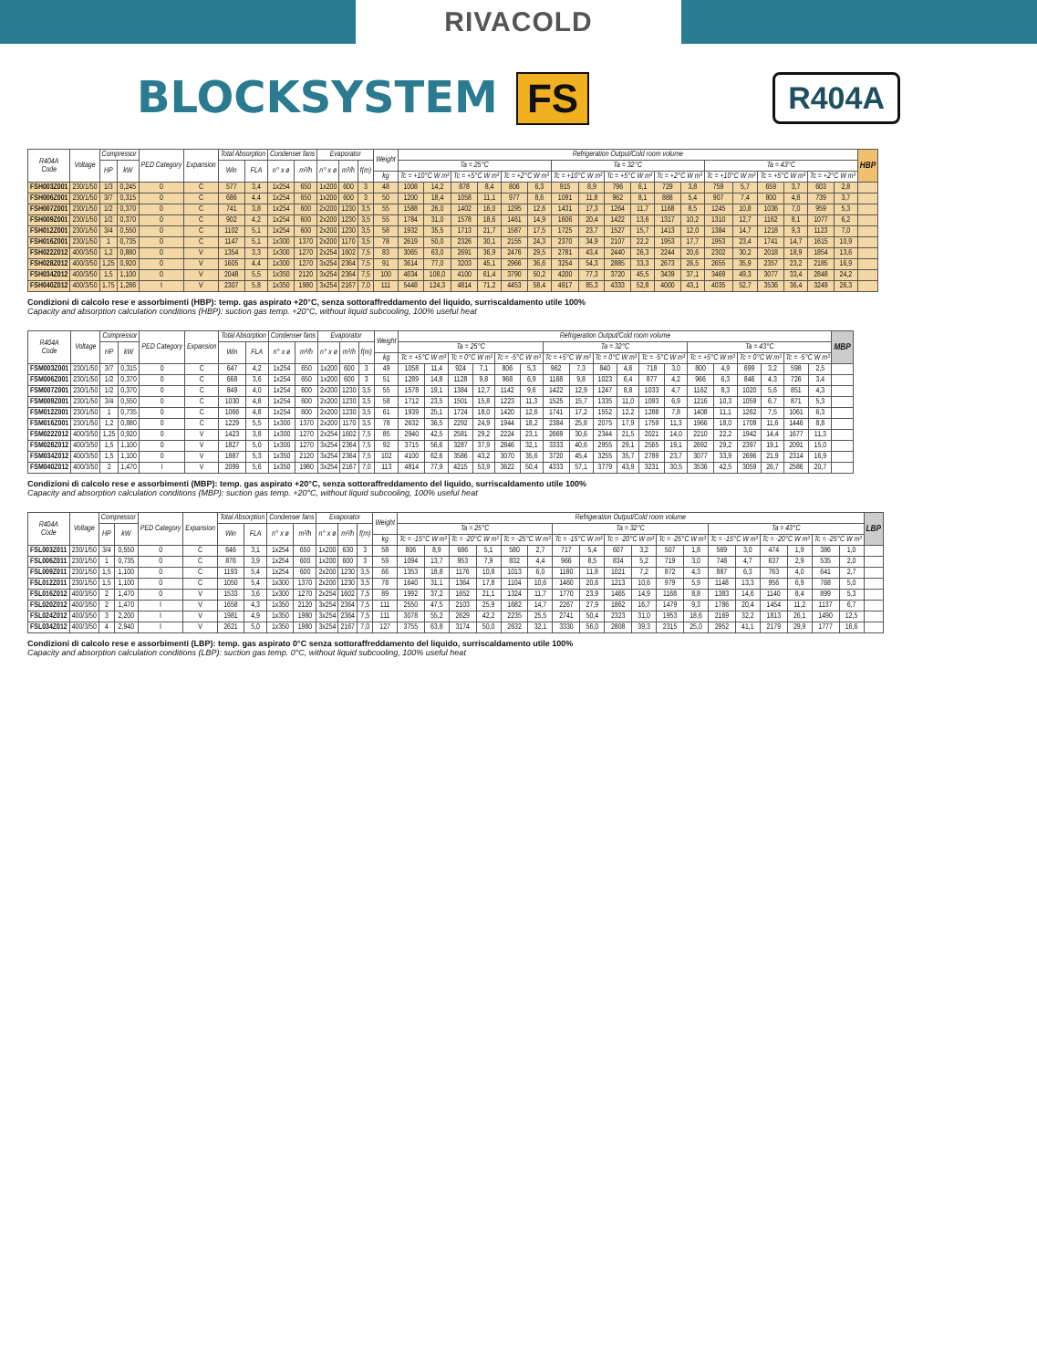RIVACOLD
BLOCKSYSTEM FS
R404A
| R404A Code | Voltage | Compressor | | PED Category | Expansion | Total Absorption | | Condenser fans | | Evaporator | | | Weight | Refrigeration Output/Cold room volume | | | | | | | | | | | | | | | | | | HBP |
| --- | --- | --- | --- | --- | --- | --- | --- | --- | --- | --- | --- | --- | --- | --- | --- | --- | --- | --- | --- | --- | --- | --- | --- | --- | --- | --- | --- | --- | --- | --- | --- | --- |
| | | HP | kW | | | Win | FLA | n° x ø | m³/h | n° x ø | m³/h | f(m) | | Ta = 25°C | | | | | | Ta = 32°C | | | | | | Ta = 43°C | | | | | | |
| | | | | | | | | | | | | | kg | Tc = +10°C W m³ | | Tc = +5°C W m³ | | Tc = +2°C W m³ | | Tc = +10°C W m³ | | Tc = +5°C W m³ | | Tc = +2°C W m³ | | Tc = +10°C W m³ | | Tc = +5°C W m³ | | Tc = +2°C W m³ | | |
| FSH003Z001 | 230/1/50 | 1/3 | 0,245 | 0 | C | 577 | 3,4 | 1x254 | 650 | 1x200 | 600 | 3 | 48 | 1008 | 14,2 | 878 | 8,4 | 806 | 6,3 | 915 | 8,9 | 796 | 6,1 | 729 | 3,8 | 759 | 5,7 | 659 | 3,7 | 603 | 2,8 | |
| FSH006Z001 | 230/1/50 | 3/7 | 0,315 | 0 | C | 686 | 4,4 | 1x254 | 650 | 1x200 | 600 | 3 | 50 | 1200 | 18,4 | 1058 | 11,1 | 977 | 8,6 | 1091 | 11,8 | 962 | 8,1 | 888 | 5,4 | 907 | 7,4 | 800 | 4,8 | 739 | 3,7 | |
| FSH007Z001 | 230/1/50 | 1/2 | 0,370 | 0 | C | 741 | 3,8 | 1x254 | 600 | 2x200 | 1230 | 3,5 | 55 | 1588 | 26,0 | 1402 | 16,0 | 1295 | 12,6 | 1431 | 17,3 | 1264 | 11,7 | 1168 | 8,5 | 1245 | 10,8 | 1036 | 7,0 | 959 | 5,3 | |
| FSH009Z001 | 230/1/50 | 1/2 | 0,370 | 0 | C | 902 | 4,2 | 1x254 | 600 | 2x200 | 1230 | 3,5 | 55 | 1784 | 31,0 | 1578 | 18,6 | 1461 | 14,9 | 1606 | 20,4 | 1422 | 13,6 | 1317 | 10,2 | 1310 | 12,7 | 1162 | 8,1 | 1077 | 6,2 | |
| FSH012Z001 | 230/1/50 | 3/4 | 0,550 | 0 | C | 1102 | 5,1 | 1x254 | 600 | 2x200 | 1230 | 3,5 | 58 | 1932 | 35,5 | 1713 | 21,7 | 1587 | 17,5 | 1725 | 23,7 | 1527 | 15,7 | 1413 | 12,0 | 1384 | 14,7 | 1218 | 9,3 | 1123 | 7,0 | |
| FSH016Z001 | 230/1/50 | 1 | 0,735 | 0 | C | 1147 | 5,1 | 1x300 | 1370 | 2x200 | 1170 | 3,5 | 78 | 2619 | 50,0 | 2326 | 30,1 | 2155 | 24,3 | 2370 | 34,9 | 2107 | 22,2 | 1953 | 17,7 | 1953 | 23,4 | 1741 | 14,7 | 1615 | 10,9 | |
| FSH022Z012 | 400/3/50 | 1,2 | 0,880 | 0 | V | 1354 | 3,3 | 1x300 | 1270 | 2x254 | 1602 | 7,5 | 83 | 3065 | 63,0 | 2691 | 36,9 | 2476 | 29,5 | 2781 | 43,4 | 2440 | 26,3 | 2244 | 20,6 | 2302 | 30,2 | 2018 | 18,9 | 1854 | 13,6 | |
| FSH028Z012 | 400/3/50 | 1,25 | 0,920 | 0 | V | 1605 | 4,4 | 1x300 | 1270 | 3x254 | 2364 | 7,5 | 91 | 3614 | 77,0 | 3203 | 45,1 | 2966 | 36,6 | 3254 | 54,3 | 2885 | 33,3 | 2673 | 26,5 | 2655 | 35,9 | 2357 | 23,2 | 2185 | 16,9 | |
| FSH034Z012 | 400/3/50 | 1,5 | 1,100 | 0 | V | 2048 | 5,5 | 1x350 | 2120 | 3x254 | 2364 | 7,5 | 100 | 4634 | 108,0 | 4100 | 61,4 | 3790 | 50,2 | 4200 | 77,3 | 3720 | 45,5 | 3439 | 37,1 | 3469 | 49,3 | 3077 | 33,4 | 2848 | 24,2 | |
| FSH040Z012 | 400/3/50 | 1,75 | 1,286 | I | V | 2307 | 5,8 | 1x350 | 1980 | 3x254 | 2167 | 7,0 | 111 | 5448 | 124,3 | 4814 | 71,2 | 4453 | 58,4 | 4917 | 85,3 | 4333 | 52,8 | 4000 | 43,1 | 4035 | 52,7 | 3536 | 36,4 | 3249 | 26,3 | |
Condizioni di calcolo rese e assorbimenti (HBP): temp. gas aspirato +20°C, senza sottoraffreddamento del liquido, surriscaldamento utile 100%
Capacity and absorption calculation conditions (HBP): suction gas temp. +20°C, without liquid subcooling, 100% useful heat
| R404A Code | Voltage | Compressor | | PED Category | Expansion | Total Absorption | | Condenser fans | | Evaporator | | | Weight | Refrigeration Output/Cold room volume | | | | | | | | | | | | | | | | | | MBP |
| --- | --- | --- | --- | --- | --- | --- | --- | --- | --- | --- | --- | --- | --- | --- | --- | --- | --- | --- | --- | --- | --- | --- | --- | --- | --- | --- | --- | --- | --- | --- | --- | --- |
| | | HP | kW | | | Win | FLA | n° x ø | m³/h | n° x ø | m³/h | f(m) | | Ta = 25°C | | | | | | Ta = 32°C | | | | | | Ta = 43°C | | | | | | |
| | | | | | | | | | | | | | kg | Tc = +5°C W m³ | | Tc = 0°C W m³ | | Tc = -5°C W m³ | | Tc = +5°C W m³ | | Tc = 0°C W m³ | | Tc = -5°C W m³ | | Tc = +5°C W m³ | | Tc = 0°C W m³ | | Tc = -5°C W m³ | | |
| FSM003Z001 | 230/1/50 | 3/7 | 0,315 | 0 | C | 647 | 4,2 | 1x254 | 650 | 1x200 | 600 | 3 | 49 | 1058 | 11,4 | 924 | 7,1 | 806 | 5,3 | 962 | 7,3 | 840 | 4,6 | 718 | 3,0 | 800 | 4,9 | 699 | 3,2 | 598 | 2,5 | |
| FSM006Z001 | 230/1/50 | 1/2 | 0,370 | 0 | C | 668 | 3,6 | 1x254 | 650 | 1x200 | 600 | 3 | 51 | 1289 | 14,8 | 1128 | 9,8 | 968 | 6,9 | 1168 | 9,8 | 1023 | 6,4 | 877 | 4,2 | 966 | 6,3 | 846 | 4,3 | 726 | 3,4 | |
| FSM007Z001 | 230/1/50 | 1/2 | 0,370 | 0 | C | 849 | 4,0 | 1x254 | 600 | 2x200 | 1230 | 3,5 | 55 | 1578 | 19,1 | 1384 | 12,7 | 1142 | 9,6 | 1422 | 12,9 | 1247 | 8,8 | 1033 | 4,7 | 1162 | 8,3 | 1020 | 5,6 | 851 | 4,3 | |
| FSM009Z001 | 230/1/50 | 3/4 | 0,550 | 0 | C | 1030 | 4,8 | 1x254 | 600 | 2x200 | 1230 | 3,5 | 58 | 1712 | 23,5 | 1501 | 15,8 | 1223 | 11,3 | 1525 | 15,7 | 1335 | 11,0 | 1093 | 6,9 | 1216 | 10,3 | 1059 | 6,7 | 871 | 5,3 | |
| FSM012Z001 | 230/1/50 | 1 | 0,735 | 0 | C | 1066 | 4,8 | 1x254 | 600 | 2x200 | 1230 | 3,5 | 61 | 1939 | 25,1 | 1724 | 18,0 | 1420 | 12,6 | 1741 | 17,2 | 1552 | 12,2 | 1288 | 7,8 | 1408 | 11,1 | 1262 | 7,5 | 1061 | 6,3 | |
| FSM016Z001 | 230/1/50 | 1,2 | 0,880 | 0 | C | 1229 | 5,5 | 1x300 | 1370 | 2x200 | 1170 | 3,5 | 78 | 2632 | 36,5 | 2292 | 24,9 | 1944 | 18,2 | 2384 | 25,8 | 2075 | 17,9 | 1759 | 11,3 | 1966 | 18,0 | 1709 | 11,6 | 1446 | 8,8 | |
| FSM022Z012 | 400/3/50 | 1,25 | 0,920 | 0 | V | 1423 | 3,8 | 1x300 | 1270 | 2x254 | 1602 | 7,5 | 85 | 2940 | 42,5 | 2581 | 29,2 | 2224 | 23,1 | 2669 | 30,6 | 2344 | 21,5 | 2021 | 14,0 | 2210 | 22,2 | 1942 | 14,4 | 1677 | 11,3 | |
| FSM028Z012 | 400/3/50 | 1,5 | 1,100 | 0 | V | 1827 | 5,0 | 1x300 | 1270 | 3x254 | 2364 | 7,5 | 92 | 3715 | 56,6 | 3287 | 37,9 | 2846 | 32,1 | 3333 | 40,6 | 2955 | 29,1 | 2565 | 19,1 | 2692 | 29,2 | 2397 | 19,1 | 2091 | 15,0 | |
| FSM034Z012 | 400/3/50 | 1,5 | 1,100 | 0 | V | 1887 | 5,3 | 1x350 | 2120 | 3x254 | 2364 | 7,5 | 102 | 4100 | 62,6 | 3586 | 43,2 | 3070 | 35,6 | 3720 | 45,4 | 3255 | 35,7 | 2789 | 23,7 | 3077 | 33,9 | 2696 | 21,9 | 2314 | 16,9 | |
| FSM040Z012 | 400/3/50 | 2 | 1,470 | I | V | 2099 | 5,6 | 1x350 | 1980 | 3x254 | 2167 | 7,0 | 113 | 4814 | 77,9 | 4215 | 53,9 | 3622 | 50,4 | 4333 | 57,1 | 3779 | 43,9 | 3231 | 30,5 | 3536 | 42,5 | 3059 | 26,7 | 2586 | 20,7 | |
Condizioni di calcolo rese e assorbimenti (MBP): temp. gas aspirato +20°C, senza sottoraffreddamento del liquido, surriscaldamento utile 100%
Capacity and absorption calculation conditions (MBP): suction gas temp. +20°C, without liquid subcooling, 100% useful heat
| R404A Code | Voltage | Compressor | | PED Category | Expansion | Total Absorption | | Condenser fans | | Evaporator | | | Weight | Refrigeration Output/Cold room volume | | | | | | | | | | | | | | | | | | LBP |
| --- | --- | --- | --- | --- | --- | --- | --- | --- | --- | --- | --- | --- | --- | --- | --- | --- | --- | --- | --- | --- | --- | --- | --- | --- | --- | --- | --- | --- | --- | --- | --- | --- |
| | | HP | kW | | | Win | FLA | n° x ø | m³/h | n° x ø | m³/h | f(m) | | Ta = 25°C | | | | | | Ta = 32°C | | | | | | Ta = 43°C | | | | | | |
| | | | | | | | | | | | | | kg | Tc = -15°C W m³ | | Tc = -20°C W m³ | | Tc = -25°C W m³ | | Tc = -15°C W m³ | | Tc = -20°C W m³ | | Tc = -25°C W m³ | | Tc = -15°C W m³ | | Tc = -20°C W m³ | | Tc = -25°C W m³ | | |
| FSL003Z011 | 230/1/50 | 3/4 | 0,550 | 0 | C | 646 | 3,1 | 1x254 | 650 | 1x200 | 630 | 3 | 58 | 806 | 8,9 | 686 | 5,1 | 580 | 2,7 | 717 | 5,4 | 607 | 3,2 | 507 | 1,8 | 569 | 3,0 | 474 | 1,9 | 386 | 1,0 | |
| FSL006Z011 | 230/1/50 | 1 | 0,735 | 0 | C | 876 | 3,9 | 1x254 | 600 | 1x200 | 600 | 3 | 59 | 1094 | 13,7 | 953 | 7,9 | 832 | 4,4 | 966 | 8,5 | 834 | 5,2 | 719 | 3,0 | 748 | 4,7 | 637 | 2,9 | 535 | 2,0 | |
| FSL009Z011 | 230/1/50 | 1,5 | 1,100 | 0 | C | 1193 | 5,4 | 1x254 | 600 | 2x200 | 1230 | 3,5 | 66 | 1353 | 18,8 | 1176 | 10,8 | 1013 | 6,0 | 1180 | 11,8 | 1021 | 7,2 | 872 | 4,3 | 887 | 6,3 | 763 | 4,0 | 641 | 2,7 | |
| FSL012Z011 | 230/1/50 | 1,5 | 1,100 | 0 | C | 1050 | 5,4 | 1x300 | 1370 | 2x200 | 1230 | 3,5 | 78 | 1640 | 31,1 | 1364 | 17,8 | 1104 | 10,6 | 1460 | 20,6 | 1213 | 10,6 | 979 | 5,9 | 1148 | 13,3 | 956 | 6,9 | 768 | 5,0 | |
| FSL016Z012 | 400/3/50 | 2 | 1,470 | 0 | V | 1533 | 3,6 | 1x300 | 1270 | 2x254 | 1602 | 7,5 | 89 | 1992 | 37,2 | 1652 | 21,1 | 1324 | 11,7 | 1770 | 23,9 | 1465 | 14,9 | 1168 | 8,8 | 1383 | 14,6 | 1140 | 8,4 | 899 | 5,3 | |
| FSL020Z012 | 400/3/50 | 2 | 1,470 | I | V | 1658 | 4,3 | 1x350 | 2120 | 3x254 | 2364 | 7,5 | 111 | 2550 | 47,5 | 2103 | 25,9 | 1682 | 14,7 | 2267 | 27,9 | 1862 | 16,7 | 1479 | 9,3 | 1786 | 20,4 | 1454 | 11,2 | 1137 | 6,7 | |
| FSL024Z012 | 400/3/50 | 3 | 2,200 | I | V | 1981 | 4,9 | 1x350 | 1980 | 3x254 | 2364 | 7,5 | 111 | 3078 | 55,2 | 2629 | 42,2 | 2235 | 25,5 | 2741 | 50,4 | 2323 | 31,0 | 1953 | 18,6 | 2169 | 32,2 | 1813 | 26,1 | 1490 | 12,5 | |
| FSL034Z012 | 400/3/50 | 4 | 2,940 | I | V | 2621 | 5,0 | 1x350 | 1980 | 3x254 | 2167 | 7,0 | 127 | 3755 | 63,8 | 3174 | 50,0 | 2632 | 32,1 | 3330 | 56,0 | 2808 | 39,3 | 2315 | 25,0 | 2952 | 41,1 | 2179 | 29,9 | 1777 | 16,6 | |
Condizioni di calcolo rese e assorbimenti (LBP): temp. gas aspirato 0°C senza sottoraffreddamento del liquido, surriscaldamento utile 100%
Capacity and absorption calculation conditions (LBP): suction gas temp. 0°C, without liquid subcooling, 100% useful heat